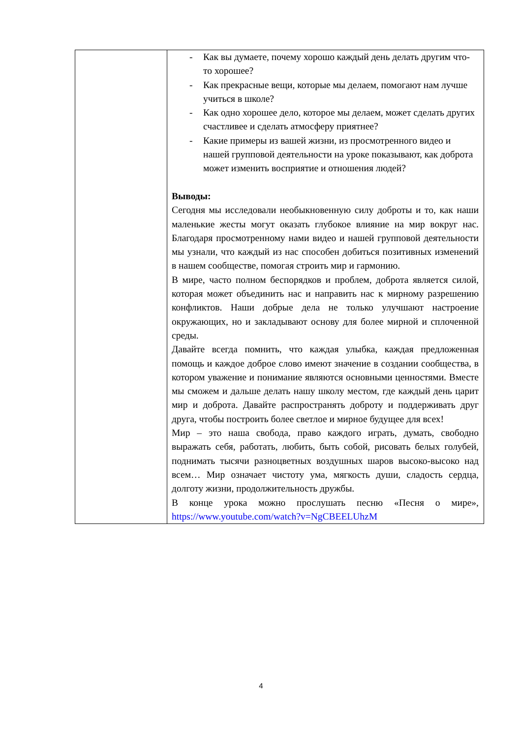| | - Как вы думаете, почему хорошо каждый день делать другим что-то хорошее? - Как прекрасные вещи, которые мы делаем, помогают нам лучше учиться в школе? - Как одно хорошее дело, которое мы делаем, может сделать других счастливее и сделать атмосферу приятнее? - Какие примеры из вашей жизни, из просмотренного видео и нашей групповой деятельности на уроке показывают, как доброта может изменить восприятие и отношения людей? Выводы: Сегодня мы исследовали необыкновенную силу доброты и то, как наши маленькие жесты могут оказать глубокое влияние на мир вокруг нас. Благодаря просмотренному нами видео и нашей групповой деятельности мы узнали, что каждый из нас способен добиться позитивных изменений в нашем сообществе, помогая строить мир и гармонию. В мире, часто полном беспорядков и проблем, доброта является силой, которая может объединить нас и направить нас к мирному разрешению конфликтов. Наши добрые дела не только улучшают настроение окружающих, но и закладывают основу для более мирной и сплоченной среды. Давайте всегда помнить, что каждая улыбка, каждая предложенная помощь и каждое доброе слово имеют значение в создании сообщества, в котором уважение и понимание являются основными ценностями. Вместе мы сможем и дальше делать нашу школу местом, где каждый день царит мир и доброта. Давайте распространять доброту и поддерживать друг друга, чтобы построить более светлое и мирное будущее для всех! Мир – это наша свобода, право каждого играть, думать, свободно выражать себя, работать, любить, быть собой, рисовать белых голубей, поднимать тысячи разноцветных воздушных шаров высоко-высоко над всем… Мир означает чистоту ума, мягкость души, сладость сердца, долготу жизни, продолжительность дружбы. В конце урока можно прослушать песню «Песня о мире», https://www.youtube.com/watch?v=NgCBEELUhzM |
4